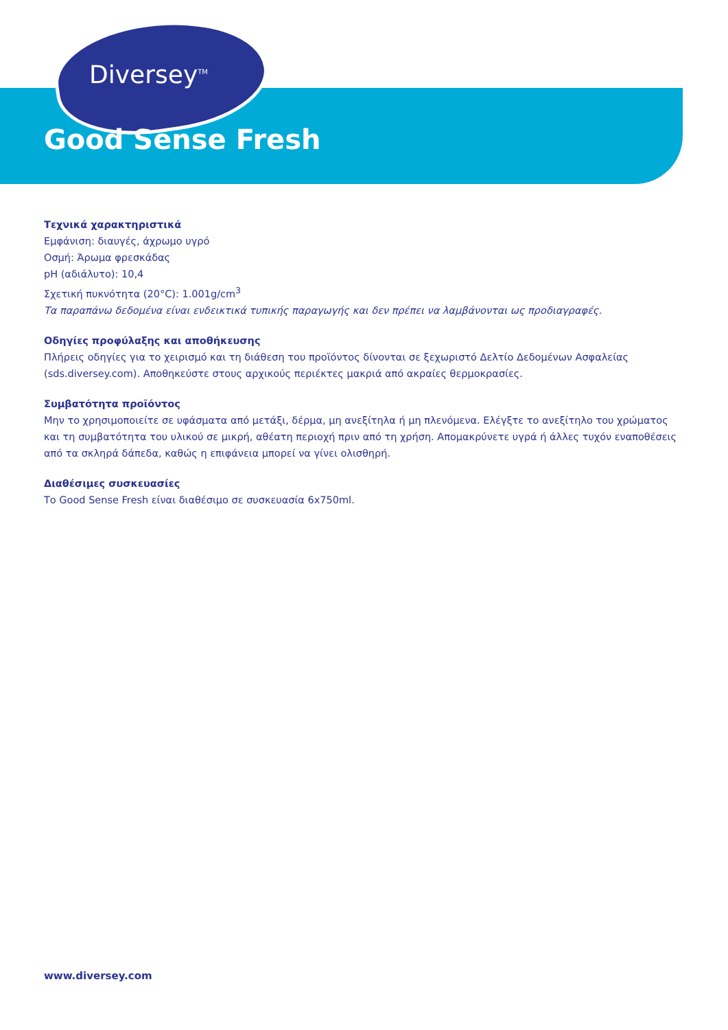Diversey<sup>TM</sup>
Good Sense Fresh
Τεχνικά χαρακτηριστικά
Εμφάνιση: διαυγές, άχρωμο υγρό
Οσμή: Άρωμα φρεσκάδας
pH (αδιάλυτο): 10,4
Σχετική πυκνότητα (20°C): 1.001g/cm<sup>3</sup>
Τα παραπάνω δεδομένα είναι ενδεικτικά τυπικής παραγωγής και δεν πρέπει να λαμβάνονται ως προδιαγραφές.
Οδηγίες προφύλαξης και αποθήκευσης
Πλήρεις οδηγίες για το χειρισμό και τη διάθεση του προϊόντος δίνονται σε ξεχωριστό Δελτίο Δεδομένων Ασφαλείας (sds.diversey.com). Αποθηκεύστε στους αρχικούς περιέκτες μακριά από ακραίες θερμοκρασίες.
Συμβατότητα προϊόντος
Μην το χρησιμοποιείτε σε υφάσματα από μετάξι, δέρμα, μη ανεξίτηλα ή μη πλενόμενα. Ελέγξτε το ανεξίτηλο του χρώματος και τη συμβατότητα του υλικού σε μικρή, αθέατη περιοχή πριν από τη χρήση. Απομακρύνετε υγρά ή άλλες τυχόν εναποθέσεις από τα σκληρά δάπεδα, καθώς η επιφάνεια μπορεί να γίνει ολισθηρή.
Διαθέσιμες συσκευασίες
Το Good Sense Fresh είναι διαθέσιμο σε συσκευασία 6x750ml.
www.diversey.com